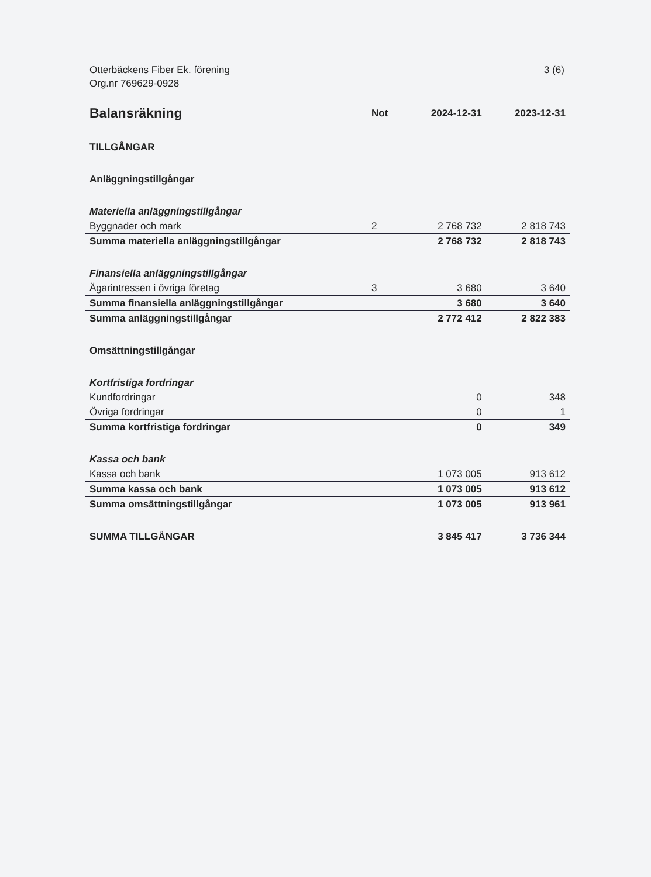Otterbäckens Fiber Ek. förening
Org.nr 769629-0928
3 (6)
| Balansräkning | Not | 2024-12-31 | 2023-12-31 |
| --- | --- | --- | --- |
| TILLGÅNGAR | | | |
| Anläggningstillgångar | | | |
| Materiella anläggningstillgångar | | | |
| Byggnader och mark | 2 | 2 768 732 | 2 818 743 |
| Summa materiella anläggningstillgångar | | 2 768 732 | 2 818 743 |
| Finansiella anläggningstillgångar | | | |
| Ägarintressen i övriga företag | 3 | 3 680 | 3 640 |
| Summa finansiella anläggningstillgångar | | 3 680 | 3 640 |
| Summa anläggningstillgångar | | 2 772 412 | 2 822 383 |
| Omsättningstillgångar | | | |
| Kortfristiga fordringar | | | |
| Kundfordringar | | 0 | 348 |
| Övriga fordringar | | 0 | 1 |
| Summa kortfristiga fordringar | | 0 | 349 |
| Kassa och bank | | | |
| Kassa och bank | | 1 073 005 | 913 612 |
| Summa kassa och bank | | 1 073 005 | 913 612 |
| Summa omsättningstillgångar | | 1 073 005 | 913 961 |
| SUMMA TILLGÅNGAR | | 3 845 417 | 3 736 344 |